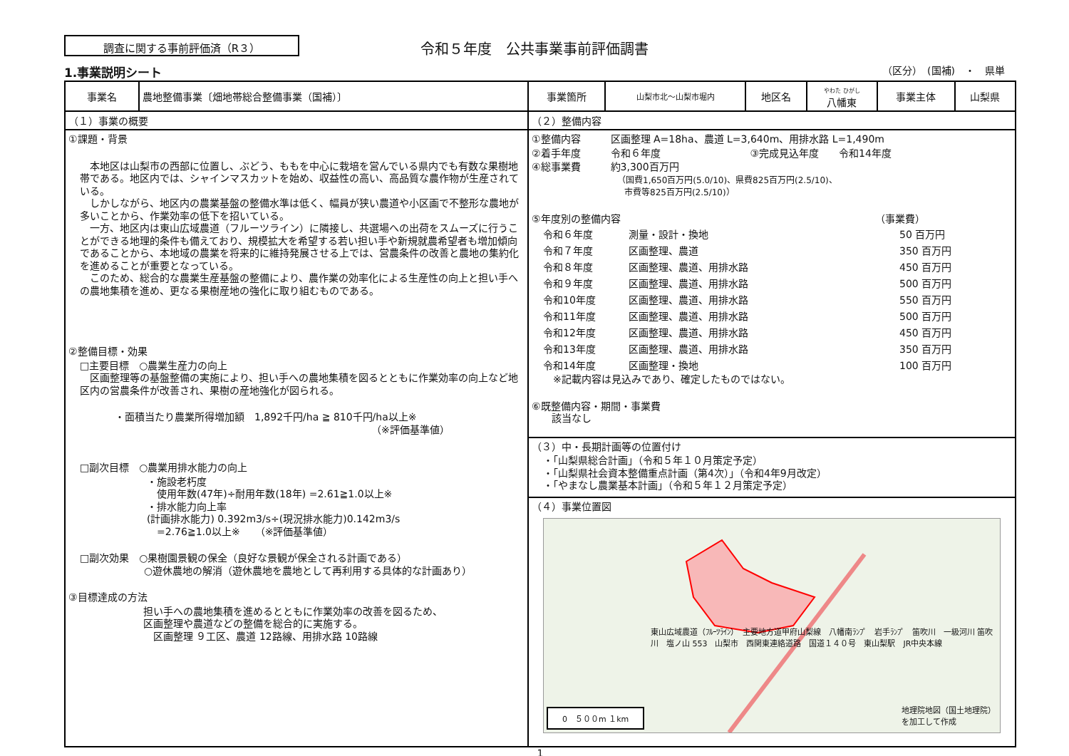調査に関する事前評価済（R３）
令和５年度　公共事業事前評価調書
1.事業説明シート （区分）　(国補)　・　県単
| 事業名 | 農地整備事業〔畑地帯総合整備事業（国補）〕 | 事業箇所 | 山梨市北～山梨市堀内 | 地区名 | やわた ひがし 八幡東 | 事業主体 | 山梨県 |
| （１）事業の概要 | | （２）整備内容 | | | | | |
| ①課題・背景 本地区は山梨市の西部に位置し、ぶどう、ももを中心に栽培を営んでいる県内でも有数な果樹地帯である。地区内では、シャインマスカットを始め、収益性の高い、高品質な農作物が生産されている。 しかしながら、地区内の農業基盤の整備水準は低く、幅員が狭い農道や小区画で不整形な農地が多いことから、作業効率の低下を招いている。 一方、地区内は東山広域農道（フルーツライン）に隣接し、共選場への出荷をスムーズに行うことができる地理的条件も備えており、規模拡大を希望する若い担い手や新規就農希望者も増加傾向であることから、本地域の農業を将来的に維持発展させる上では、営農条件の改善と農地の集約化を進めることが重要となっている。 このため、総合的な農業生産基盤の整備により、農作業の効率化による生産性の向上と担い手への農地集積を進め、更なる果樹産地の強化に取り組むものである。 ②整備目標・効果 □主要目標 ○農業生産力の向上 区画整理等の基盤整備の実施により、担い手への農地集積を図るとともに作業効率の向上など地区内の営農条件が改善され、果樹の産地強化が図られる。 ・面積当たり農業所得増加額 1,892千円/ha ≧ 810千円/ha以上※ （※評価基準値） □副次目標 ○農業用排水能力の向上 ・施設老朽度 使用年数(47年)÷耐用年数(18年) =2.61≧1.0以上※ ・排水能力向上率 (計画排水能力) 0.392m3/s÷(現況排水能力)0.142m3/s =2.76≧1.0以上※ （※評価基準値） □副次効果 ○果樹園景観の保全（良好な景観が保全される計画である） ○遊休農地の解消（遊休農地を農地として再利用する具体的な計画あり） ③目標達成の方法 担い手への農地集積を進めるとともに作業効率の改善を図るため、 区画整理や農道などの整備を総合的に実施する。 区画整理 ９工区、農道 12路線、用排水路 10路線 | | ①整備内容 区画整理 A=18ha、農道 L=3,640m、用排水路 L=1,490m ②着手年度 令和６年度 ③完成見込年度 令和14年度 ④総事業費 約3,300百万円 （国費1,650百万円(5.0/10)、県費825百万円(2.5/10)、 市費等825百万円(2.5/10)） ⑤年度別の整備内容 （事業費） 令和６年度 測量・設計・換地 50 百万円 令和７年度 区画整理、農道 350 百万円 令和８年度 区画整理、農道、用排水路 450 百万円 令和９年度 区画整理、農道、用排水路 500 百万円 令和10年度 区画整理、農道、用排水路 550 百万円 令和11年度 区画整理、農道、用排水路 500 百万円 令和12年度 区画整理、農道、用排水路 450 百万円 令和13年度 区画整理、農道、用排水路 350 百万円 令和14年度 区画整理・換地 100 百万円 ※記載内容は見込みであり、確定したものではない。 ⑥既整備内容・期間・事業費 該当なし | | | | | |
| | | （３）中・長期計画等の位置付け ・「山梨県総合計画」（令和５年１０月策定予定） ・「山梨県社会資本整備重点計画（第4次）」（令和4年9月改定） ・「やまなし農業基本計画」（令和５年１２月策定予定） | | | | | |
| | | （４）事業位置図 東山広域農道（ﾌﾙｰﾂﾗｲﾝ） 主要地方道甲府山梨線 八幡南ﾗﾝﾌﾟ 岩手ﾗﾝﾌﾟ 笛吹川 一級河川 笛吹川 塩ノ山 553 山梨市 西関東連絡道路 国道１４０号 東山梨駅 JR中央本線 0 ５００m １km 地理院地図（国土地理院） を加工して作成 | | | | | |
1